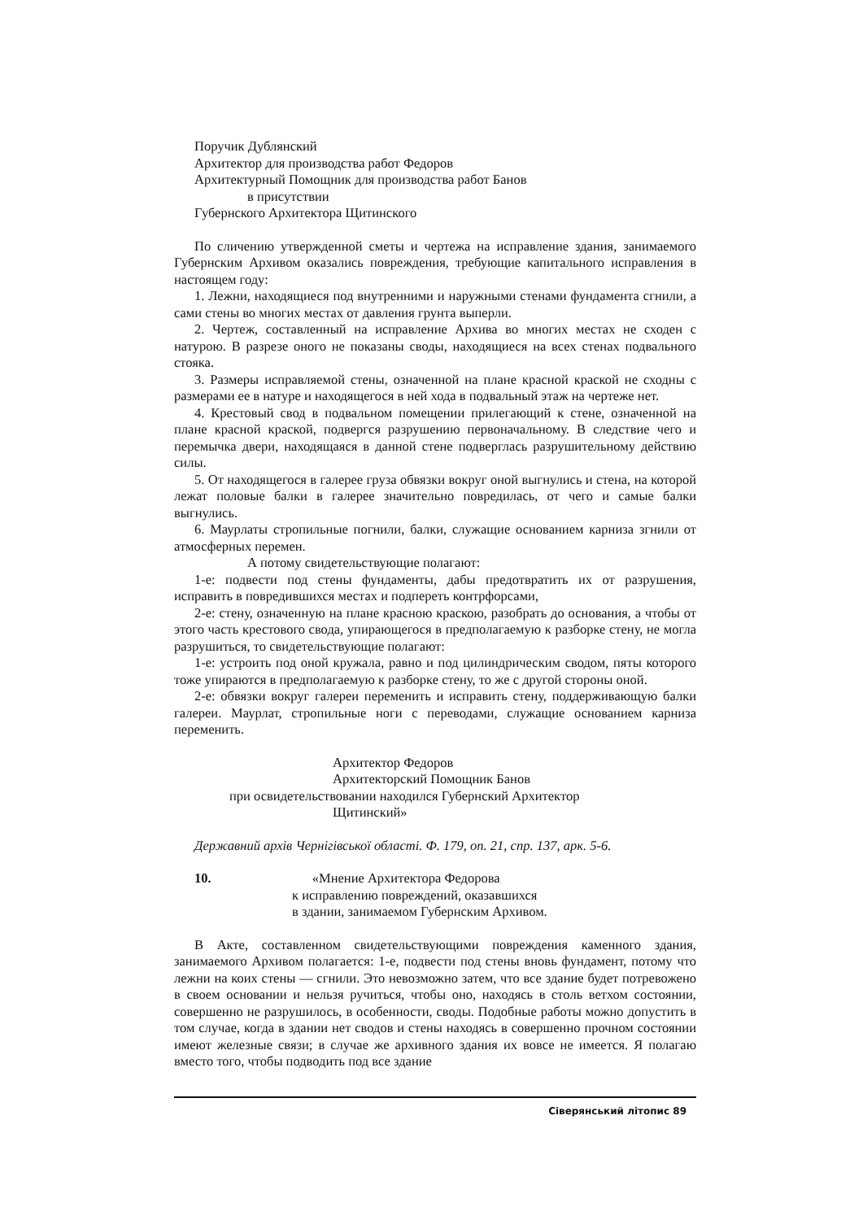Поручик Дублянский
Архитектор для производства работ Федоров
Архитектурный Помощник для производства работ Банов
в присутствии
Губернского Архитектора Щитинского
По сличению утвержденной сметы и чертежа на исправление здания, занимаемого Губернским Архивом оказались повреждения, требующие капитального исправления в настоящем году:
1. Лежни, находящиеся под внутренними и наружными стенами фундамента сгнили, а сами стены во многих местах от давления грунта выперли.
2. Чертеж, составленный на исправление Архива во многих местах не сходен с натурою. В разрезе оного не показаны своды, находящиеся на всех стенах подвального стояка.
3. Размеры исправляемой стены, означенной на плане красной краской не сходны с размерами ее в натуре и находящегося в ней хода в подвальный этаж на чертеже нет.
4. Крестовый свод в подвальном помещении прилегающий к стене, означенной на плане красной краской, подвергся разрушению первоначальному. В следствие чего и перемычка двери, находящаяся в данной стене подверглась разрушительному действию силы.
5. От находящегося в галерее груза обвязки вокруг оной выгнулись и стена, на которой лежат половые балки в галерее значительно повредилась, от чего и самые балки выгнулись.
6. Маурлаты стропильные погнили, балки, служащие основанием карниза згнили от атмосферных перемен.
А потому свидетельствующие полагают:
1-е: подвести под стены фундаменты, дабы предотвратить их от разрушения, исправить в повредившихся местах и подпереть контрфорсами,
2-е: стену, означенную на плане красною краскою, разобрать до основания, а чтобы от этого часть крестового свода, упирающегося в предполагаемую к разборке стену, не могла разрушиться, то свидетельствующие полагают:
1-е: устроить под оной кружала, равно и под цилиндрическим сводом, пяты которого тоже упираются в предполагаемую к разборке стену, то же с другой стороны оной.
2-е: обвязки вокруг галереи переменить и исправить стену, поддерживающую балки галереи. Маурлат, стропильные ноги с переводами, служащие основанием карниза переменить.
Архитектор Федоров
Архитекторский Помощник Банов
при освидетельствовании находился Губернский Архитектор
Щитинский»
Державний архів Чернігівської області. Ф. 179, оп. 21, спр. 137, арк. 5-6.
10. «Мнение Архитектора Федорова
к исправлению повреждений, оказавшихся
в здании, занимаемом Губернским Архивом.
В Акте, составленном свидетельствующими повреждения каменного здания, занимаемого Архивом полагается: 1-е, подвести под стены вновь фундамент, потому что лежни на коих стены — сгнили. Это невозможно затем, что все здание будет потревожено в своем основании и нельзя ручиться, чтобы оно, находясь в столь ветхом состоянии, совершенно не разрушилось, в особенности, своды. Подобные работы можно допустить в том случае, когда в здании нет сводов и стены находясь в совершенно прочном состоянии имеют железные связи; в случае же архивного здания их вовсе не имеется. Я полагаю вместо того, чтобы подводить под все здание
Сіверянський літопис 89